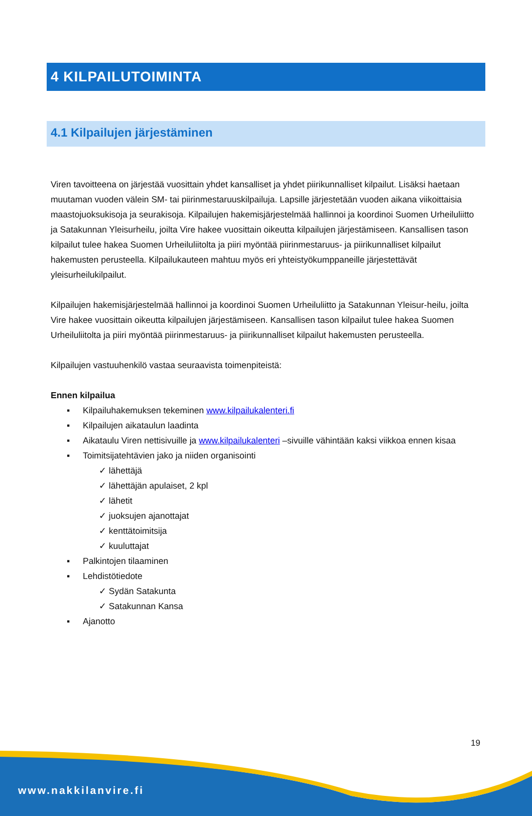4 KILPAILUTOIMINTA
4.1 Kilpailujen järjestäminen
Viren tavoitteena on järjestää vuosittain yhdet kansalliset ja yhdet piirikunnalliset kilpailut. Lisäksi haetaan muutaman vuoden välein SM- tai piirinmestaruuskilpailuja. Lapsille järjestetään vuoden aikana viikoittaisia maastojuoksukisoja ja seurakisoja. Kilpailujen hakemisjärjestelmää hallinnoi ja koordinoi Suomen Urheiluliitto ja Satakunnan Yleisurheilu, joilta Vire hakee vuosittain oikeutta kilpailujen järjestämiseen. Kansallisen tason kilpailut tulee hakea Suomen Urheiluliitolta ja piiri myöntää piirinmestaruus- ja piirikunnalliset kilpailut hakemusten perusteella. Kilpailukauteen mahtuu myös eri yhteistyökumppaneille järjestettävät yleisurheilukilpailut.
Kilpailujen hakemisjärjestelmää hallinnoi ja koordinoi Suomen Urheiluliitto ja Satakunnan Yleisur-heilu, joilta Vire hakee vuosittain oikeutta kilpailujen järjestämiseen. Kansallisen tason kilpailut tulee hakea Suomen Urheiluliitolta ja piiri myöntää piirinmestaruus- ja piirikunnalliset kilpailut hakemusten perusteella.
Kilpailujen vastuuhenkilö vastaa seuraavista toimenpiteistä:
Ennen kilpailua
▪ Kilpailuhakemuksen tekeminen www.kilpailukalenteri.fi
▪ Kilpailujen aikataulun laadinta
▪ Aikataulu Viren nettisivuille ja www.kilpailukalenteri –sivuille vähintään kaksi viikkoa ennen kisaa
▪ Toimitsijatehtävien jako ja niiden organisointi
✓ lähettäjä
✓ lähettäjän apulaiset, 2 kpl
✓ lähetit
✓ juoksujen ajanottajat
✓ kenttätoimitsija
✓ kuuluttajat
▪ Palkintojen tilaaminen
▪ Lehdistötiedote
✓ Sydän Satakunta
✓ Satakunnan Kansa
▪ Ajanotto
19
www.nakkilanvire.fi